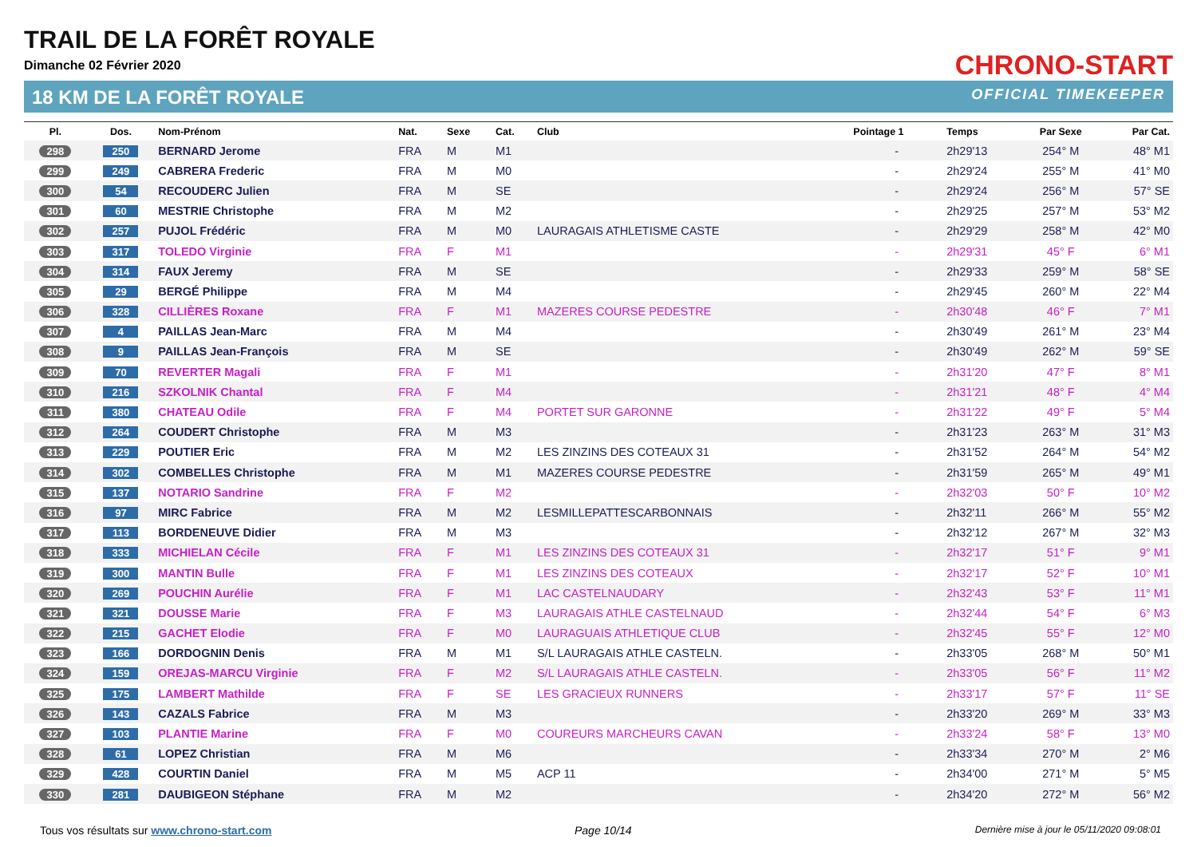TRAIL DE LA FORÊT ROYALE
Dimanche 02 Février 2020
18 KM DE LA FORÊT ROYALE
CHRONO-START
OFFICIAL TIMEKEEPER
| Pl. | Dos. | Nom-Prénom | Nat. | Sexe | Cat. | Club | Pointage 1 | Temps | Par Sexe | Par Cat. |
| --- | --- | --- | --- | --- | --- | --- | --- | --- | --- | --- |
| 298 | 250 | BERNARD Jerome | FRA | M | M1 | | - | 2h29'13 | 254° M | 48° M1 |
| 299 | 249 | CABRERA Frederic | FRA | M | M0 | | - | 2h29'24 | 255° M | 41° M0 |
| 300 | 54 | RECOUDERC Julien | FRA | M | SE | | - | 2h29'24 | 256° M | 57° SE |
| 301 | 60 | MESTRIE Christophe | FRA | M | M2 | | - | 2h29'25 | 257° M | 53° M2 |
| 302 | 257 | PUJOL Frédéric | FRA | M | M0 | LAURAGAIS ATHLETISME CASTE | - | 2h29'29 | 258° M | 42° M0 |
| 303 | 317 | TOLEDO Virginie | FRA | F | M1 | | - | 2h29'31 | 45° F | 6° M1 |
| 304 | 314 | FAUX Jeremy | FRA | M | SE | | - | 2h29'33 | 259° M | 58° SE |
| 305 | 29 | BERGÉ Philippe | FRA | M | M4 | | - | 2h29'45 | 260° M | 22° M4 |
| 306 | 328 | CILLIÈRES Roxane | FRA | F | M1 | MAZERES COURSE PEDESTRE | - | 2h30'48 | 46° F | 7° M1 |
| 307 | 4 | PAILLAS Jean-Marc | FRA | M | M4 | | - | 2h30'49 | 261° M | 23° M4 |
| 308 | 9 | PAILLAS Jean-François | FRA | M | SE | | - | 2h30'49 | 262° M | 59° SE |
| 309 | 70 | REVERTER Magali | FRA | F | M1 | | - | 2h31'20 | 47° F | 8° M1 |
| 310 | 216 | SZKOLNIK Chantal | FRA | F | M4 | | - | 2h31'21 | 48° F | 4° M4 |
| 311 | 380 | CHATEAU Odile | FRA | F | M4 | PORTET SUR GARONNE | - | 2h31'22 | 49° F | 5° M4 |
| 312 | 264 | COUDERT Christophe | FRA | M | M3 | | - | 2h31'23 | 263° M | 31° M3 |
| 313 | 229 | POUTIER Eric | FRA | M | M2 | LES ZINZINS DES COTEAUX 31 | - | 2h31'52 | 264° M | 54° M2 |
| 314 | 302 | COMBELLES Christophe | FRA | M | M1 | MAZERES COURSE PEDESTRE | - | 2h31'59 | 265° M | 49° M1 |
| 315 | 137 | NOTARIO Sandrine | FRA | F | M2 | | - | 2h32'03 | 50° F | 10° M2 |
| 316 | 97 | MIRC Fabrice | FRA | M | M2 | LESMILLEPATTESCARBONNAIS | - | 2h32'11 | 266° M | 55° M2 |
| 317 | 113 | BORDENEUVE Didier | FRA | M | M3 | | - | 2h32'12 | 267° M | 32° M3 |
| 318 | 333 | MICHIELAN Cécile | FRA | F | M1 | LES ZINZINS DES COTEAUX 31 | - | 2h32'17 | 51° F | 9° M1 |
| 319 | 300 | MANTIN Bulle | FRA | F | M1 | LES ZINZINS DES COTEAUX | - | 2h32'17 | 52° F | 10° M1 |
| 320 | 269 | POUCHIN Aurélie | FRA | F | M1 | LAC CASTELNAUDARY | - | 2h32'43 | 53° F | 11° M1 |
| 321 | 321 | DOUSSE Marie | FRA | F | M3 | LAURAGAIS ATHLE CASTELNAUD | - | 2h32'44 | 54° F | 6° M3 |
| 322 | 215 | GACHET Elodie | FRA | F | M0 | LAURAGUAIS ATHLETIQUE CLUB | - | 2h32'45 | 55° F | 12° M0 |
| 323 | 166 | DORDOGNIN Denis | FRA | M | M1 | S/L LAURAGAIS ATHLE CASTELN. | - | 2h33'05 | 268° M | 50° M1 |
| 324 | 159 | OREJAS-MARCU Virginie | FRA | F | M2 | S/L LAURAGAIS ATHLE CASTELN. | - | 2h33'05 | 56° F | 11° M2 |
| 325 | 175 | LAMBERT Mathilde | FRA | F | SE | LES GRACIEUX RUNNERS | - | 2h33'17 | 57° F | 11° SE |
| 326 | 143 | CAZALS Fabrice | FRA | M | M3 | | - | 2h33'20 | 269° M | 33° M3 |
| 327 | 103 | PLANTIE Marine | FRA | F | M0 | COUREURS MARCHEURS CAVAN | - | 2h33'24 | 58° F | 13° M0 |
| 328 | 61 | LOPEZ Christian | FRA | M | M6 | | - | 2h33'34 | 270° M | 2° M6 |
| 329 | 428 | COURTIN Daniel | FRA | M | M5 | ACP 11 | - | 2h34'00 | 271° M | 5° M5 |
| 330 | 281 | DAUBIGEON Stéphane | FRA | M | M2 | | - | 2h34'20 | 272° M | 56° M2 |
Tous vos résultats sur www.chrono-start.com
Page 10/14
Dernière mise à jour le 05/11/2020 09:08:01